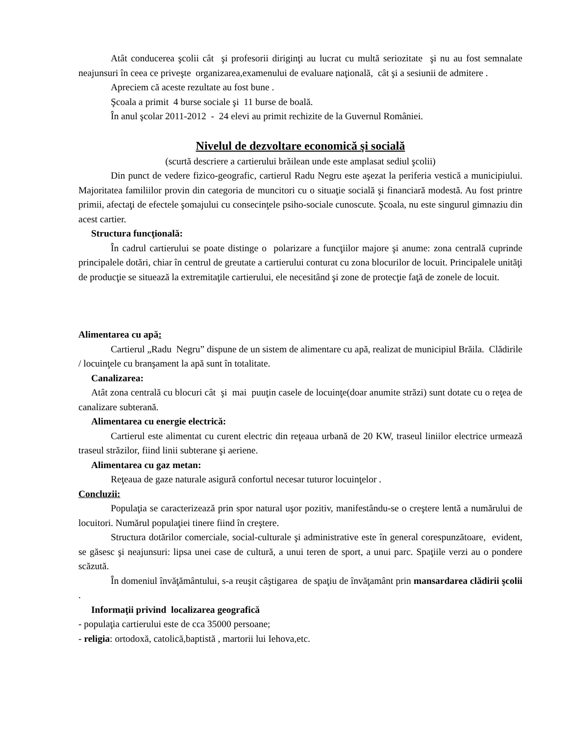Atât conducerea şcolii cât şi profesorii diriginţi au lucrat cu multă seriozitate şi nu au fost semnalate neajunsuri în ceea ce priveşte organizarea,examenului de evaluare naţională, cât şi a sesiunii de admitere .
Apreciem că aceste rezultate au fost bune .
Şcoala a primit 4 burse sociale şi 11 burse de boală.
În anul şcolar 2011-2012 - 24 elevi au primit rechizite de la Guvernul României.
Nivelul de dezvoltare economică şi socială
(scurtă descriere a cartierului brăilean unde este amplasat sediul şcolii)
Din punct de vedere fizico-geografic, cartierul Radu Negru este aşezat la periferia vestică a municipiului. Majoritatea familiilor provin din categoria de muncitori cu o situaţie socială şi financiară modestă. Au fost printre primii, afectaţi de efectele şomajului cu consecinţele psiho-sociale cunoscute. Şcoala, nu este singurul gimnaziu din acest cartier.
Structura funcţională:
În cadrul cartierului se poate distinge o polarizare a funcţiilor majore şi anume: zona centrală cuprinde principalele dotări, chiar în centrul de greutate a cartierului conturat cu zona blocurilor de locuit. Principalele unităţi de producţie se situează la extremitaţile cartierului, ele necesitând şi zone de protecţie faţă de zonele de locuit.
Alimentarea cu apă:
Cartierul „Radu Negru” dispune de un sistem de alimentare cu apă, realizat de municipiul Brăila. Clădirile / locuinţele cu branşament la apă sunt în totalitate.
Canalizarea:
Atât zona centrală cu blocuri cât şi mai puuţin casele de locuinţe(doar anumite străzi) sunt dotate cu o reţea de canalizare subterană.
Alimentarea cu energie electrică:
Cartierul este alimentat cu curent electric din reţeaua urbană de 20 KW, traseul liniilor electrice urmează traseul străzilor, fiind linii subterane şi aeriene.
Alimentarea cu gaz metan:
Reţeaua de gaze naturale asigură confortul necesar tuturor locuinţelor .
Concluzii:
Populaţia se caracterizează prin spor natural uşor pozitiv, manifestându-se o creştere lentă a numărului de locuitori. Numărul populaţiei tinere fiind în creştere.
Structura dotărilor comerciale, social-culturale şi administrative este în general corespunzătoare, evident, se găsesc şi neajunsuri: lipsa unei case de cultură, a unui teren de sport, a unui parc. Spaţiile verzi au o pondere scăzută.
În domeniul învăţământului, s-a reuşit câştigarea de spaţiu de învăţamânt prin mansardarea clădirii şcolii .
Informaţii privind localizarea geografică
- populaţia cartierului este de cca 35000 persoane;
- religia: ortodoxă, catolică,baptistă , martorii lui Iehova,etc.